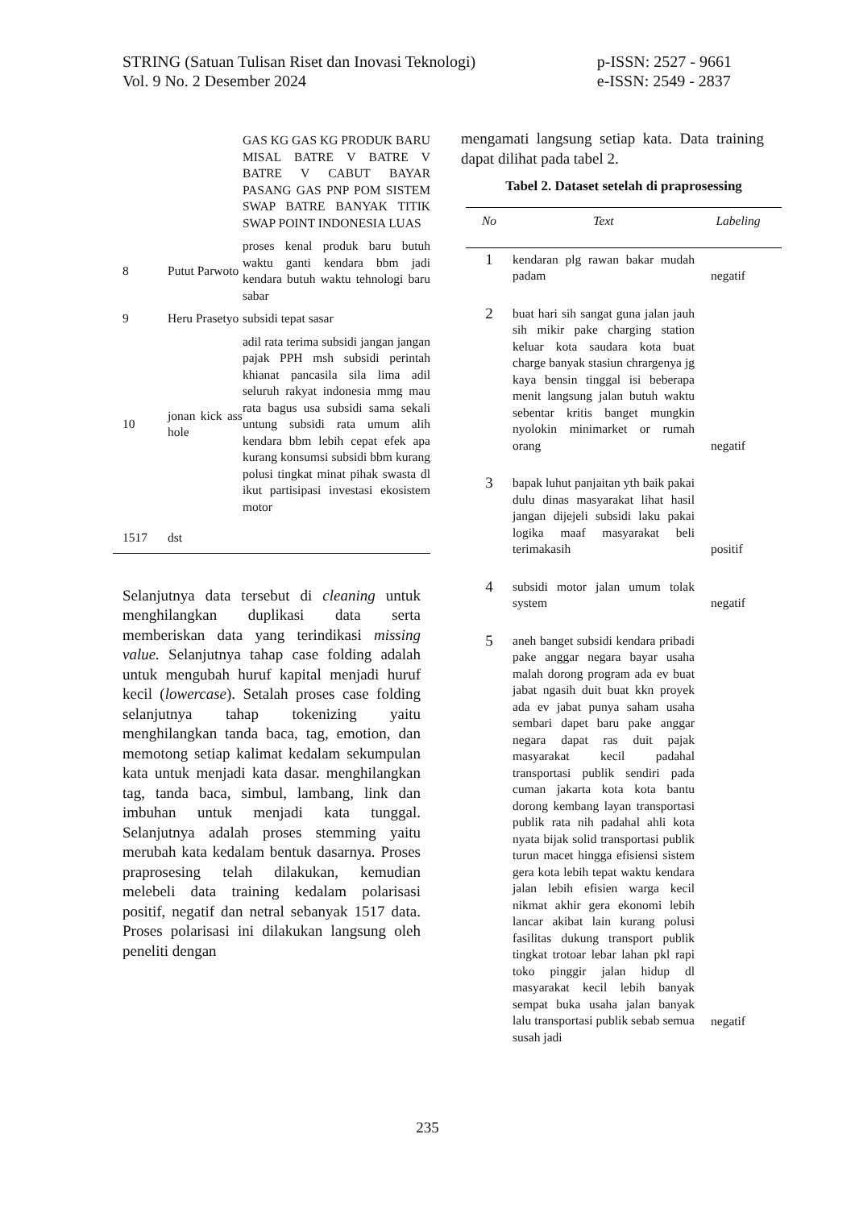STRING (Satuan Tulisan Riset dan Inovasi Teknologi)
Vol. 9 No. 2 Desember 2024
p-ISSN: 2527 - 9661
e-ISSN: 2549 - 2837
| | | GAS KG GAS KG PRODUK BARU MISAL BATRE V BATRE V BATRE V CABUT BAYAR PASANG GAS PNP POM SISTEM SWAP BATRE BANYAK TITIK SWAP POINT INDONESIA LUAS |
| 8 | Putut Parwoto | proses kenal produk baru butuh waktu ganti kendara bbm jadi kendara butuh waktu tehnologi baru sabar |
| 9 | Heru Prasetyo | subsidi tepat sasar |
| 10 | jonan kick ass hole | adil rata terima subsidi jangan jangan pajak PPH msh subsidi perintah khianat pancasila sila lima adil seluruh rakyat indonesia mmg mau rata bagus usa subsidi sama sekali untung subsidi rata umum alih kendara bbm lebih cepat efek apa kurang konsumsi subsidi bbm kurang polusi tingkat minat pihak swasta dl ikut partisipasi investasi ekosistem motor |
| 1517 | dst | |
Selanjutnya data tersebut di cleaning untuk menghilangkan duplikasi data serta memberiskan data yang terindikasi missing value. Selanjutnya tahap case folding adalah untuk mengubah huruf kapital menjadi huruf kecil (lowercase). Setalah proses case folding selanjutnya tahap tokenizing yaitu menghilangkan tanda baca, tag, emotion, dan memotong setiap kalimat kedalam sekumpulan kata untuk menjadi kata dasar. menghilangkan tag, tanda baca, simbul, lambang, link dan imbuhan untuk menjadi kata tunggal. Selanjutnya adalah proses stemming yaitu merubah kata kedalam bentuk dasarnya. Proses praprosesing telah dilakukan, kemudian melebeli data training kedalam polarisasi positif, negatif dan netral sebanyak 1517 data. Proses polarisasi ini dilakukan langsung oleh peneliti dengan
mengamati langsung setiap kata. Data training dapat dilihat pada tabel 2.
Tabel 2. Dataset setelah di praprosessing
| No | Text | Labeling |
| --- | --- | --- |
| 1 | kendaran plg rawan bakar mudah padam | negatif |
| 2 | buat hari sih sangat guna jalan jauh sih mikir pake charging station keluar kota saudara kota buat charge banyak stasiun chrargenya jg kaya bensin tinggal isi beberapa menit langsung jalan butuh waktu sebentar kritis banget mungkin nyolokin minimarket or rumah orang | negatif |
| 3 | bapak luhut panjaitan yth baik pakai dulu dinas masyarakat lihat hasil jangan dijejeli subsidi laku pakai logika maaf masyarakat beli terimakasih | positif |
| 4 | subsidi motor jalan umum tolak system | negatif |
| 5 | aneh banget subsidi kendara pribadi pake anggar negara bayar usaha malah dorong program ada ev buat jabat ngasih duit buat kkn proyek ada ev jabat punya saham usaha sembari dapet baru pake anggar negara dapat ras duit pajak masyarakat kecil padahal transportasi publik sendiri pada cuman jakarta kota kota bantu dorong kembang layan transportasi publik rata nih padahal ahli kota nyata bijak solid transportasi publik turun macet hingga efisiensi sistem gera kota lebih tepat waktu kendara jalan lebih efisien warga kecil nikmat akhir gera ekonomi lebih lancar akibat lain kurang polusi fasilitas dukung transport publik tingkat trotoar lebar lahan pkl rapi toko pinggir jalan hidup dl masyarakat kecil lebih banyak sempat buka usaha jalan banyak lalu transportasi publik sebab semua susah jadi | negatif |
235